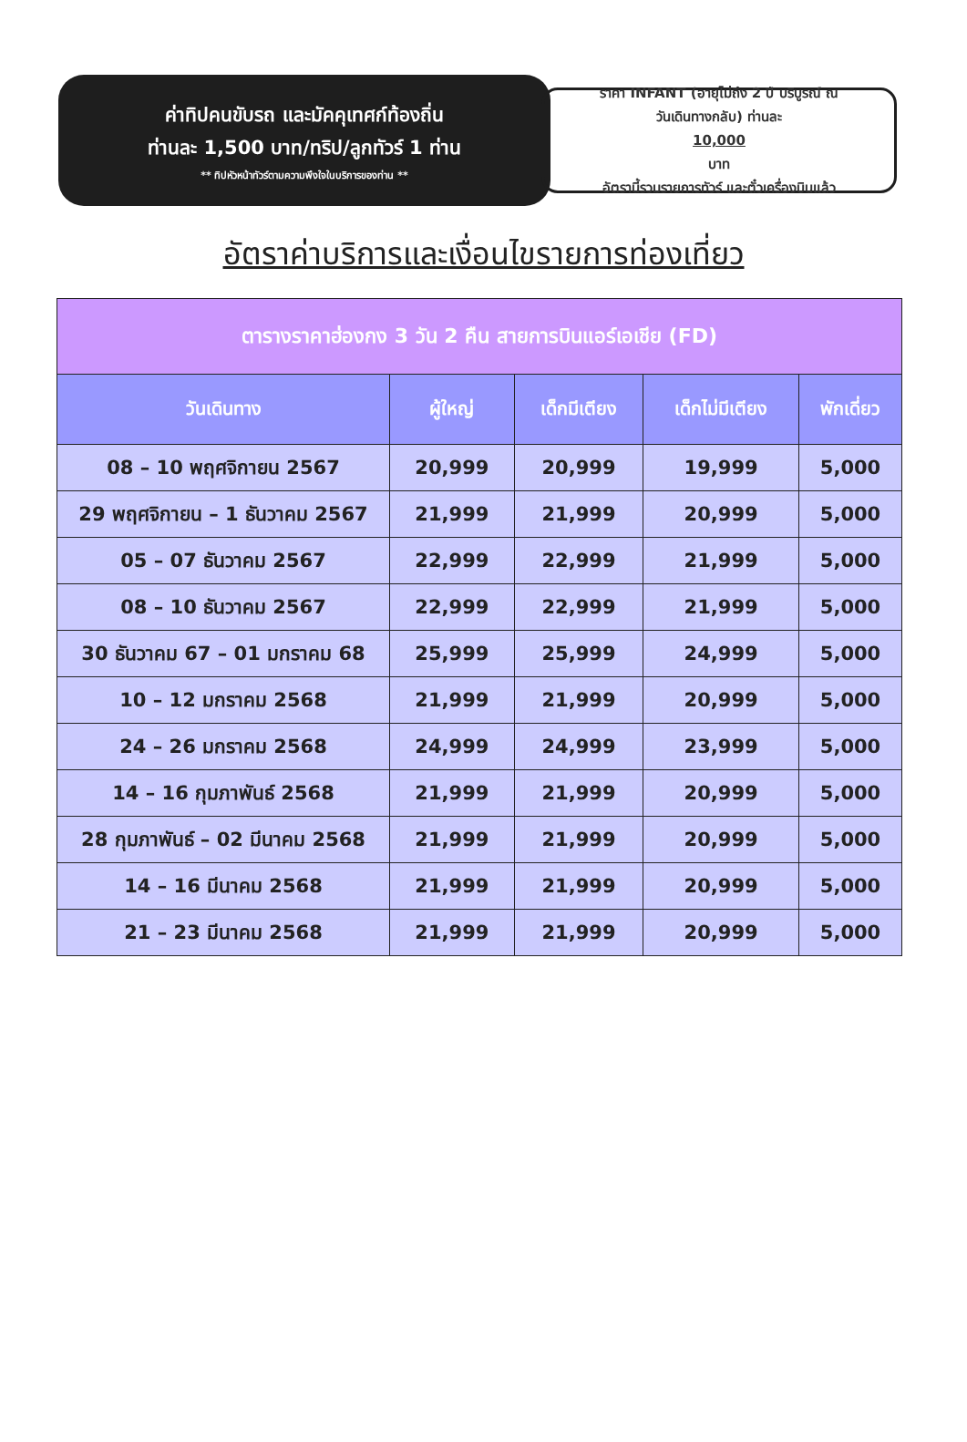ค่าทิปคนขับรถ และมัคคุเทศก์ท้องถิ่น
ท่านละ 1,500 บาท/ทริป/ลูกทัวร์ 1 ท่าน
** ทิปหัวหน้าทัวร์ตามความพึงใจในบริการของท่าน **
ราคา INFANT (อายุไม่ถึง 2 ปี บริบูรณ์ ณ
วันเดินทางกลับ) ท่านละ
10,000
บาท
อัตรานี้รวมรายการทัวร์ และตั๋วเครื่องบินแล้ว
อัตราค่าบริการและเงื่อนไขรายการท่องเที่ยว
| ตารางราคาฮ่องกง 3 วัน 2 คืน สายการบินแอร์เอเชีย (FD) | | | | |
| --- | --- | --- | --- | --- |
| วันเดินทาง | ผู้ใหญ่ | เด็กมีเตียง | เด็กไม่มีเตียง | พักเดี่ยว |
| 08 – 10 พฤศจิกายน 2567 | 20,999 | 20,999 | 19,999 | 5,000 |
| 29 พฤศจิกายน – 1 ธันวาคม 2567 | 21,999 | 21,999 | 20,999 | 5,000 |
| 05 – 07 ธันวาคม 2567 | 22,999 | 22,999 | 21,999 | 5,000 |
| 08 – 10 ธันวาคม 2567 | 22,999 | 22,999 | 21,999 | 5,000 |
| 30 ธันวาคม 67 – 01 มกราคม 68 | 25,999 | 25,999 | 24,999 | 5,000 |
| 10 – 12 มกราคม 2568 | 21,999 | 21,999 | 20,999 | 5,000 |
| 24 – 26 มกราคม 2568 | 24,999 | 24,999 | 23,999 | 5,000 |
| 14 – 16 กุมภาพันธ์ 2568 | 21,999 | 21,999 | 20,999 | 5,000 |
| 28 กุมภาพันธ์ – 02 มีนาคม 2568 | 21,999 | 21,999 | 20,999 | 5,000 |
| 14 – 16 มีนาคม 2568 | 21,999 | 21,999 | 20,999 | 5,000 |
| 21 – 23 มีนาคม 2568 | 21,999 | 21,999 | 20,999 | 5,000 |